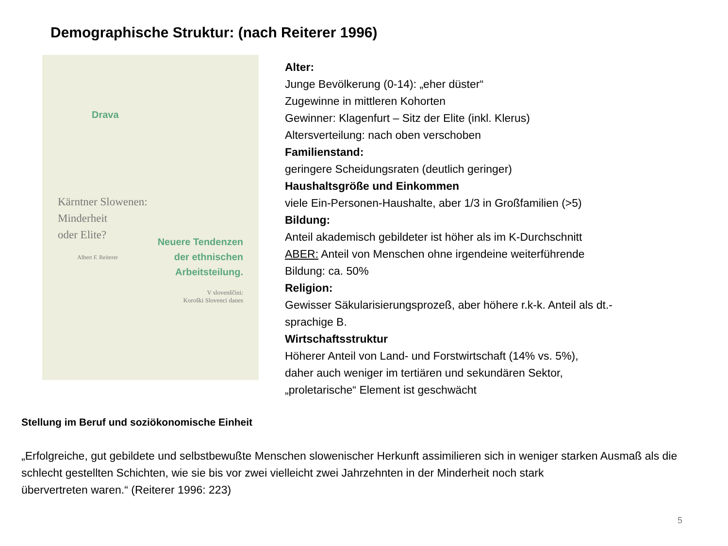Demographische Struktur: (nach Reiterer 1996)
Drava
Kärntner Slowenen:
Minderheit
oder Elite?
Neuere Tendenzen der ethnischen Arbeitsteilung.
Albert F. Reiterer
V slovenščini:
Koroški Slovenci danes
Alter:
Junge Bevölkerung (0-14): „eher düster“
Zugewinne in mittleren Kohorten
Gewinner: Klagenfurt – Sitz der Elite (inkl. Klerus)
Altersverteilung: nach oben verschoben
Familienstand:
geringere Scheidungsraten (deutlich geringer)
Haushaltsgröße und Einkommen
viele Ein-Personen-Haushalte, aber 1/3 in Großfamilien (>5)
Bildung:
Anteil akademisch gebildeter ist höher als im K-Durchschnitt
ABER: Anteil von Menschen ohne irgendeine weiterführende
Bildung: ca. 50%
Religion:
Gewisser Säkularisierungsprozeß, aber höhere r.k-k. Anteil als dt.-
sprachige B.
Wirtschaftsstruktur
Höherer Anteil von Land- und Forstwirtschaft (14% vs. 5%),
daher auch weniger im tertiären und sekundären Sektor,
„proletarische“ Element ist geschwächt
Stellung im Beruf und soziökonomische Einheit
„Erfolgreiche, gut gebildete und selbstbewußte Menschen slowenischer Herkunft assimilieren sich in weniger starken Ausmaß als die schlecht gestellten Schichten, wie sie bis vor zwei vielleicht zwei Jahrzehnten in der Minderheit noch stark
übervertreten waren.“ (Reiterer 1996: 223)
5